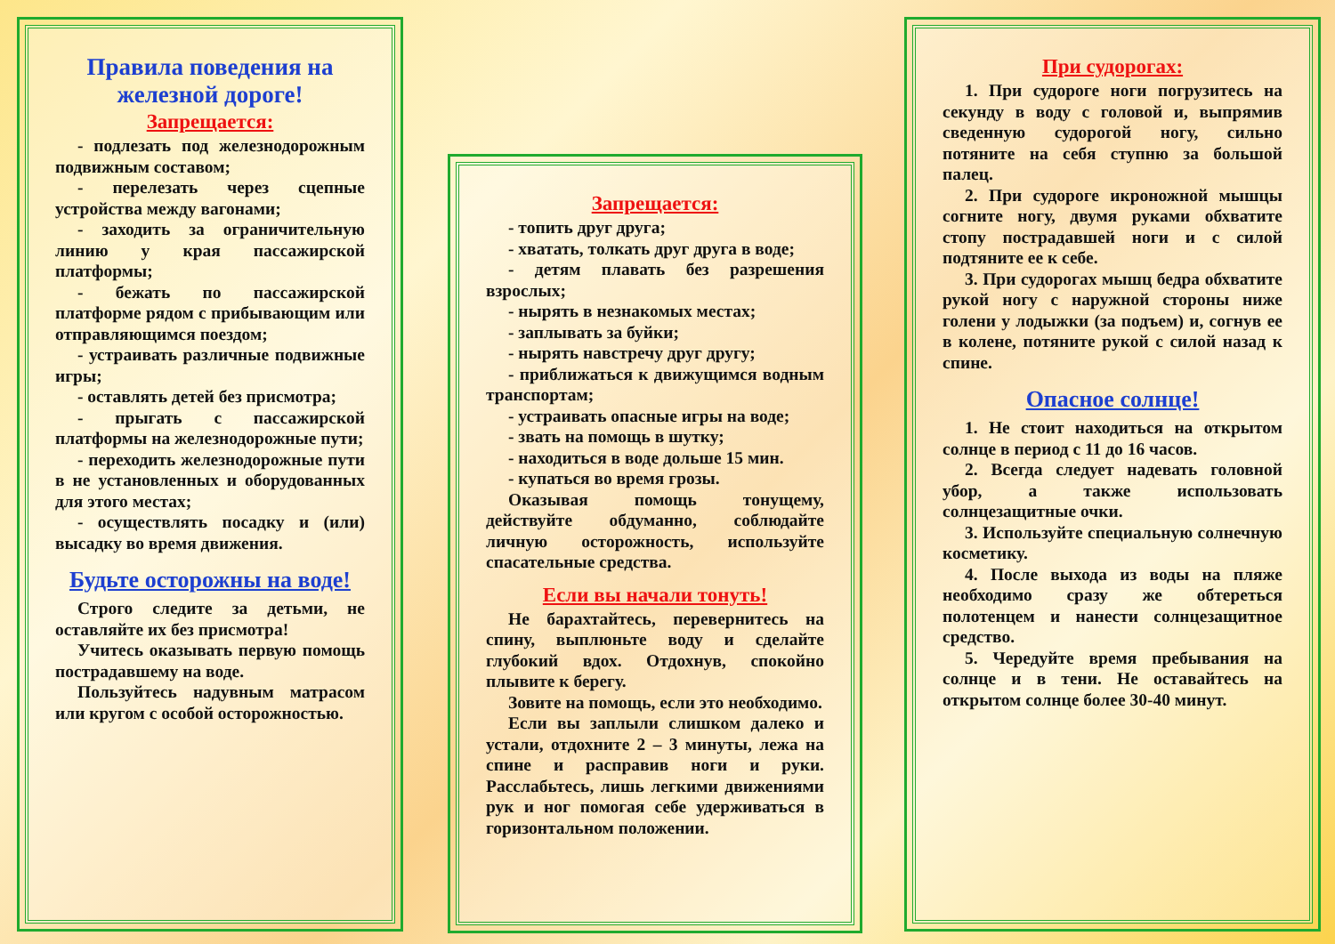Правила поведения на железной дороге!
Запрещается:
- подлезать под железнодорожным подвижным составом;
- перелезать через сцепные устройства между вагонами;
- заходить за ограничительную линию у края пассажирской платформы;
- бежать по пассажирской платформе рядом с прибывающим или отправляющимся поездом;
- устраивать различные подвижные игры;
- оставлять детей без присмотра;
- прыгать с пассажирской платформы на железнодорожные пути;
- переходить железнодорожные пути в не установленных и оборудованных для этого местах;
- осуществлять посадку и (или) высадку во время движения.
Будьте осторожны на воде!
Строго следите за детьми, не оставляйте их без присмотра!
Учитесь оказывать первую помощь пострадавшему на воде.
Пользуйтесь надувным матрасом или кругом с особой осторожностью.
Запрещается:
- топить друг друга;
- хватать, толкать друг друга в воде;
- детям плавать без разрешения взрослых;
- нырять в незнакомых местах;
- заплывать за буйки;
- нырять навстречу друг другу;
- приближаться к движущимся водным транспортам;
- устраивать опасные игры на воде;
- звать на помощь в шутку;
- находиться в воде дольше 15 мин.
- купаться во время грозы.
Оказывая помощь тонущему, действуйте обдуманно, соблюдайте личную осторожность, используйте спасательные средства.
Если вы начали тонуть!
Не барахтайтесь, перевернитесь на спину, выплюньте воду и сделайте глубокий вдох. Отдохнув, спокойно плывите к берегу.
Зовите на помощь, если это необходимо.
Если вы заплыли слишком далеко и устали, отдохните 2 – 3 минуты, лежа на спине и расправив ноги и руки. Расслабьтесь, лишь легкими движениями рук и ног помогая себе удерживаться в горизонтальном положении.
При судорогах:
1. При судороге ноги погрузитесь на секунду в воду с головой и, выпрямив сведенную судорогой ногу, сильно потяните на себя ступню за большой палец.
2. При судороге икроножной мышцы согните ногу, двумя руками обхватите стопу пострадавшей ноги и с силой подтяните ее к себе.
3. При судорогах мышц бедра обхватите рукой ногу с наружной стороны ниже голени у лодыжки (за подъем) и, согнув ее в колене, потяните рукой с силой назад к спине.
Опасное солнце!
1. Не стоит находиться на открытом солнце в период с 11 до 16 часов.
2. Всегда следует надевать головной убор, а также использовать солнцезащитные очки.
3. Используйте специальную солнечную косметику.
4. После выхода из воды на пляже необходимо сразу же обтереться полотенцем и нанести солнцезащитное средство.
5. Чередуйте время пребывания на солнце и в тени. Не оставайтесь на открытом солнце более 30-40 минут.